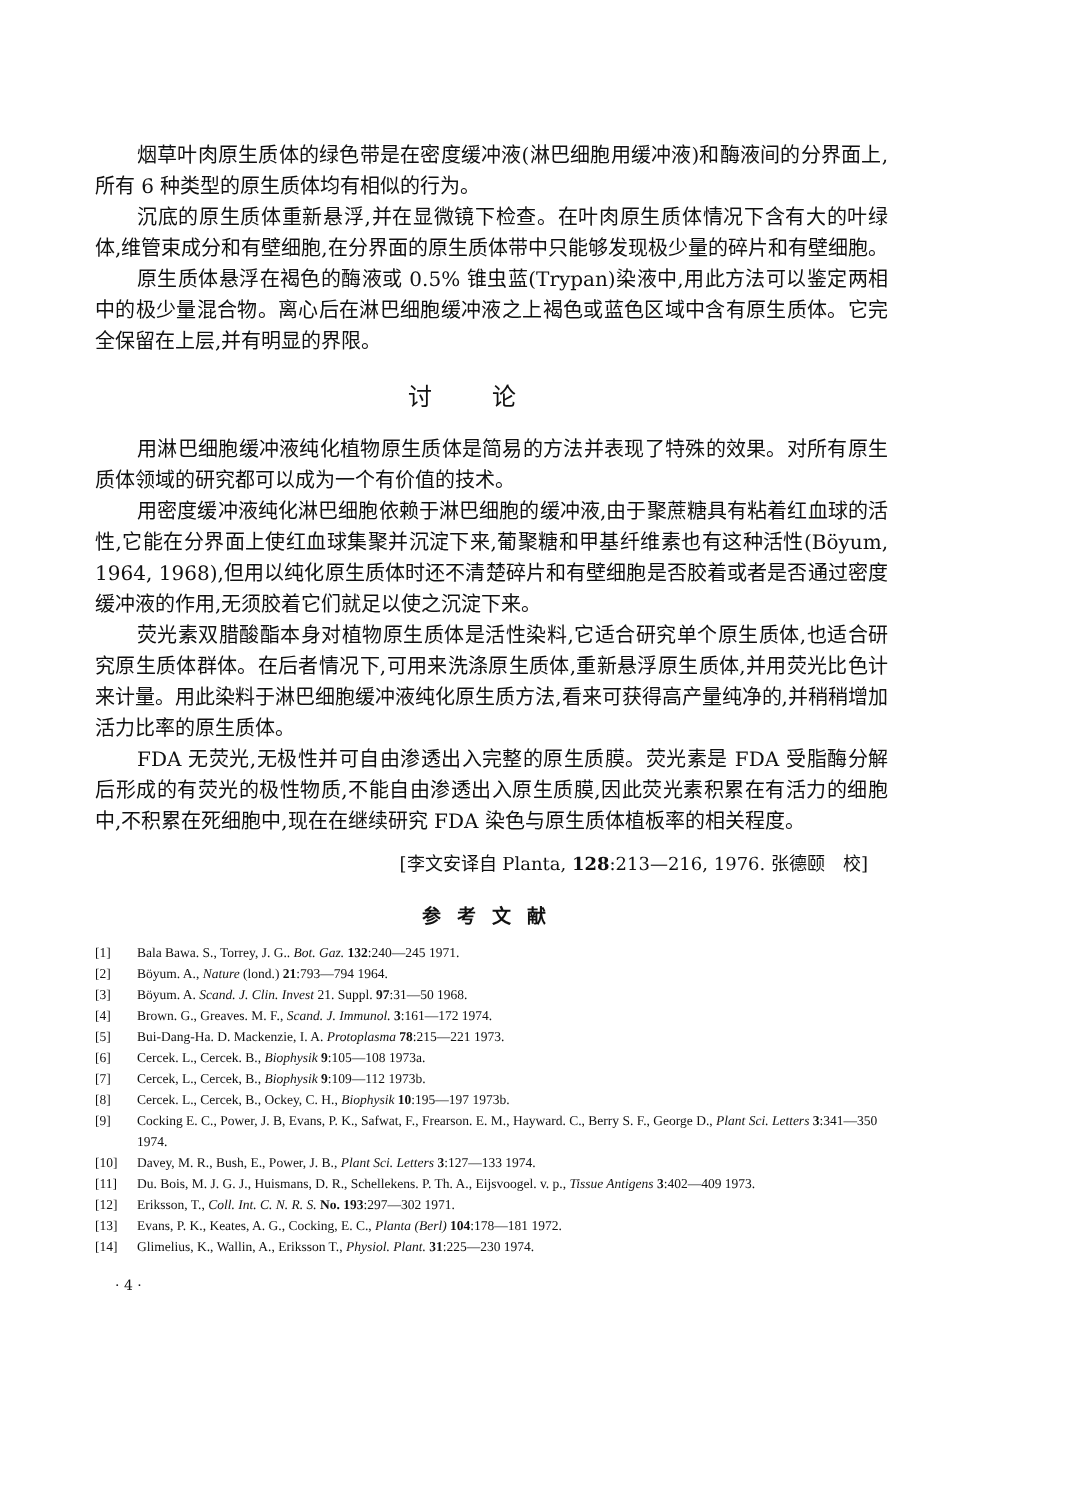烟草叶肉原生质体的绿色带是在密度缓冲液(淋巴细胞用缓冲液)和酶液间的分界面上,所有 6 种类型的原生质体均有相似的行为。
沉底的原生质体重新悬浮,并在显微镜下检查。在叶肉原生质体情况下含有大的叶绿体,维管束成分和有壁细胞,在分界面的原生质体带中只能够发现极少量的碎片和有壁细胞。
原生质体悬浮在褐色的酶液或 0.5% 锥虫蓝(Trypan)染液中,用此方法可以鉴定两相中的极少量混合物。离心后在淋巴细胞缓冲液之上褐色或蓝色区域中含有原生质体。它完全保留在上层,并有明显的界限。
讨论
用淋巴细胞缓冲液纯化植物原生质体是简易的方法并表现了特殊的效果。对所有原生质体领域的研究都可以成为一个有价值的技术。
用密度缓冲液纯化淋巴细胞依赖于淋巴细胞的缓冲液,由于聚蔗糖具有粘着红血球的活性,它能在分界面上使红血球集聚并沉淀下来,葡聚糖和甲基纤维素也有这种活性(Böyum, 1964, 1968),但用以纯化原生质体时还不清楚碎片和有壁细胞是否胶着或者是否通过密度缓冲液的作用,无须胶着它们就足以使之沉淀下来。
荧光素双腊酸酯本身对植物原生质体是活性染料,它适合研究单个原生质体,也适合研究原生质体群体。在后者情况下,可用来洗涤原生质体,重新悬浮原生质体,并用荧光比色计来计量。用此染料于淋巴细胞缓冲液纯化原生质方法,看来可获得高产量纯净的,并稍稍增加活力比率的原生质体。
FDA 无荧光,无极性并可自由渗透出入完整的原生质膜。荧光素是 FDA 受脂酶分解后形成的有荧光的极性物质,不能自由渗透出入原生质膜,因此荧光素积累在有活力的细胞中,不积累在死细胞中,现在在继续研究 FDA 染色与原生质体植板率的相关程度。
[李文安译自 Planta, 128:213—216, 1976. 张德颐　校]
参考文献
[1] Bala Bawa. S., Torrey, J. G.. Bot. Gaz. 132:240—245 1971.
[2] Böyum. A., Nature (lond.) 21:793—794 1964.
[3] Böyum. A. Scand. J. Clin. Invest 21. Suppl. 97:31—50 1968.
[4] Brown. G., Greaves. M. F., Scand. J. Immunol. 3:161—172 1974.
[5] Bui-Dang-Ha. D. Mackenzie, I. A. Protoplasma 78:215—221 1973.
[6] Cercek. L., Cercek. B., Biophysik 9:105—108 1973a.
[7] Cercek, L., Cercek, B., Biophysik 9:109—112 1973b.
[8] Cercek. L., Cercek, B., Ockey, C. H., Biophysik 10:195—197 1973b.
[9] Cocking E. C., Power, J. B, Evans, P. K., Safwat, F., Frearson. E. M., Hayward. C., Berry S. F., George D., Plant Sci. Letters 3:341—350 1974.
[10] Davey, M. R., Bush, E., Power, J. B., Plant Sci. Letters 3:127—133 1974.
[11] Du. Bois, M. J. G. J., Huismans, D. R., Schellekens. P. Th. A., Eijsvoogel. v. p., Tissue Antigens 3:402—409 1973.
[12] Eriksson, T., Coll. Int. C. N. R. S. No. 193:297—302 1971.
[13] Evans, P. K., Keates, A. G., Cocking, E. C., Planta (Berl) 104:178—181 1972.
[14] Glimelius, K., Wallin, A., Eriksson T., Physiol. Plant. 31:225—230 1974.
· 4 ·